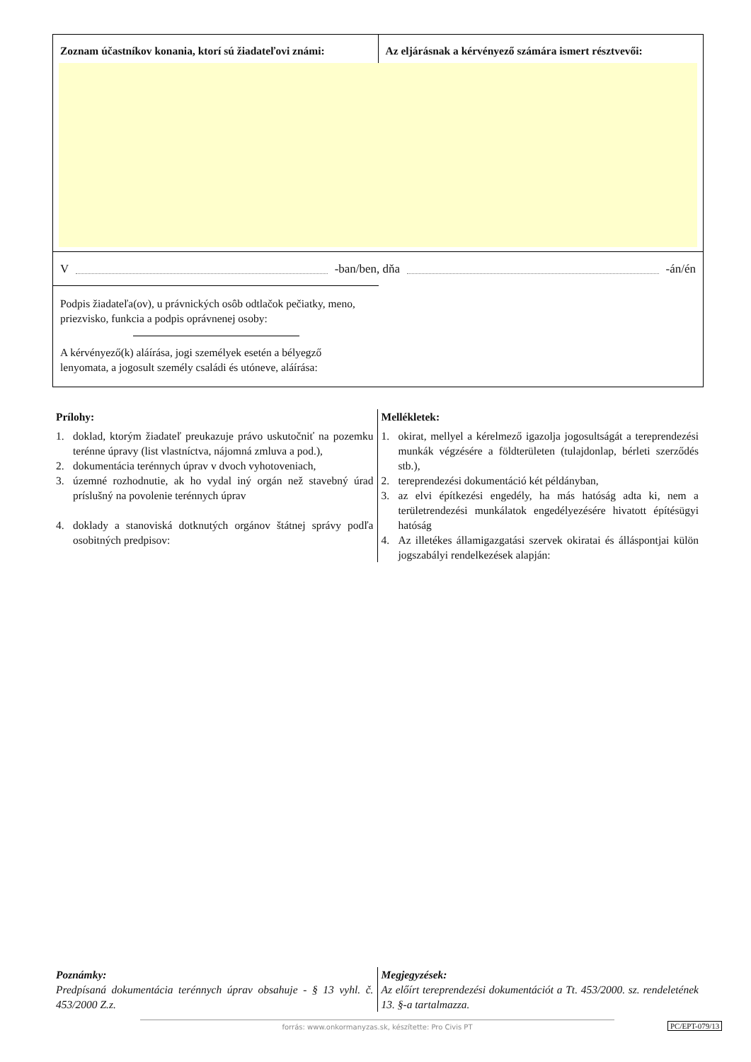Zoznam účastníkov konania, ktorí sú žiadateľovi známi:
Az eljárásnak a kérvényező számára ismert résztvevői:
V -ban/ben, dňa -án/én
Podpis žiadateľa(ov), u právnických osôb odtlačok pečiatky, meno, priezvisko, funkcia a podpis oprávnenej osoby:
A kérvényező(k) aláírása, jogi személyek esetén a bélyegző lenyomata, a jogosult személy családi és utóneve, aláírása:
Prílohy:
1. doklad, ktorým žiadateľ preukazuje právo uskutočniť na pozemku terénne úpravy (list vlastníctva, nájomná zmluva a pod.),
2. dokumentácia terénnych úprav v dvoch vyhotoveniach,
3. územné rozhodnutie, ak ho vydal iný orgán než stavebný úrad príslušný na povolenie terénnych úprav
4. doklady a stanoviská dotknutých orgánov štátnej správy podľa osobitných predpisov:
Mellékletek:
1. okirat, mellyel a kérelmező igazolja jogosultságát a tereprendezési munkák végzésére a földterületen (tulajdonlap, bérleti szerződés stb.),
2. tereprendezési dokumentáció két példányban,
3. az elvi építkezési engedély, ha más hatóság adta ki, nem a területrendezési munkálatok engedélyezésére hivatott építésügyi hatóság
4. Az illetékes államigazgatási szervek okiratai és álláspontjai külön jogszabályi rendelkezések alapján:
Poznámky:
Predpísaná dokumentácia terénnych úprav obsahuje - § 13 vyhl. č. 453/2000 Z.z.
Megjegyzések:
Az előírt tereprendezési dokumentációt a Tt. 453/2000. sz. rendeletének 13. §-a tartalmazza.
forrás: www.onkormanyzas.sk, készítette: Pro Civis PT PC/EPT-079/13